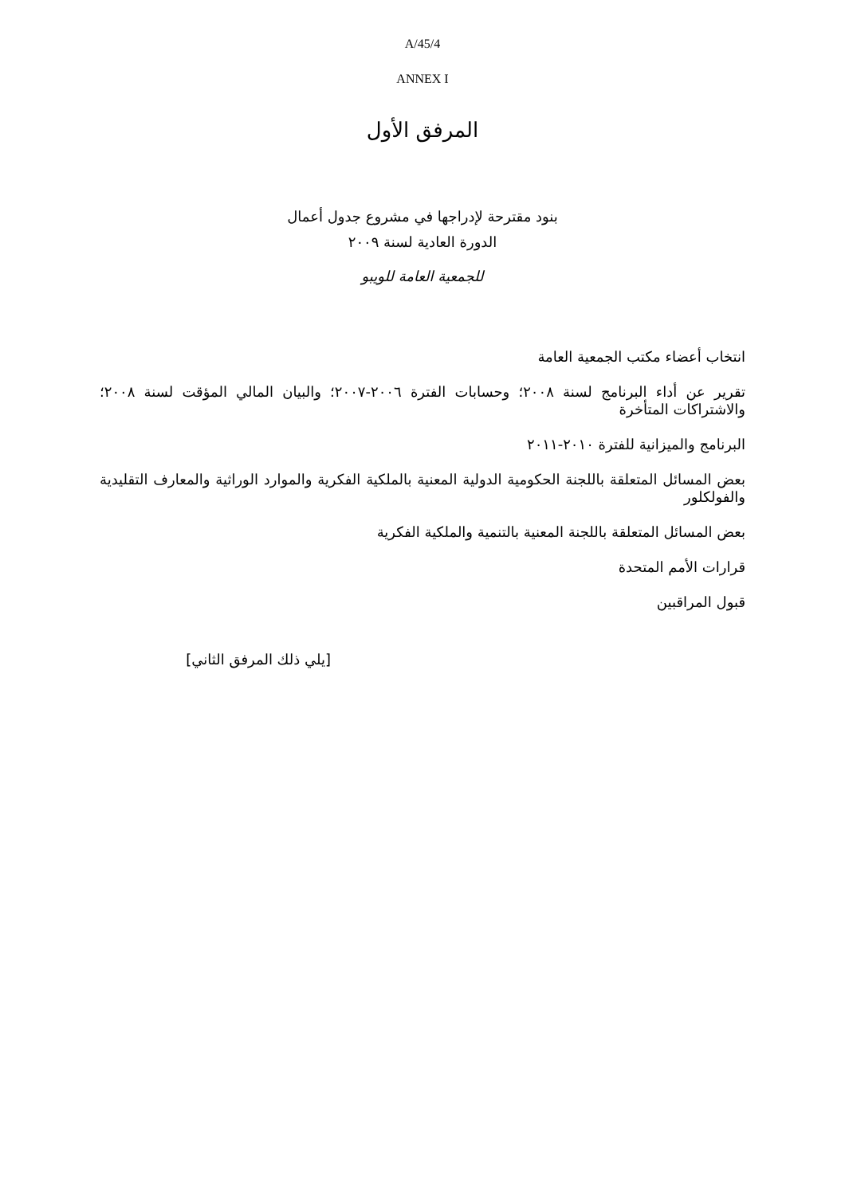A/45/4
ANNEX I
المرفق الأول
بنود مقترحة لإدراجها في مشروع جدول أعمال
الدورة العادية لسنة ٢٠٠٩
للجمعية العامة للويبو
انتخاب أعضاء مكتب الجمعية العامة
تقرير عن أداء البرنامج لسنة ٢٠٠٨؛ وحسابات الفترة ٢٠٠٦-٢٠٠٧؛ والبيان المالي المؤقت لسنة ٢٠٠٨؛ والاشتراكات المتأخرة
البرنامج والميزانية للفترة ٢٠١٠-٢٠١١
بعض المسائل المتعلقة باللجنة الحكومية الدولية المعنية بالملكية الفكرية والموارد الوراثية والمعارف التقليدية والفولكلور
بعض المسائل المتعلقة باللجنة المعنية بالتنمية والملكية الفكرية
قرارات الأمم المتحدة
قبول المراقبين
[يلي ذلك المرفق الثاني]